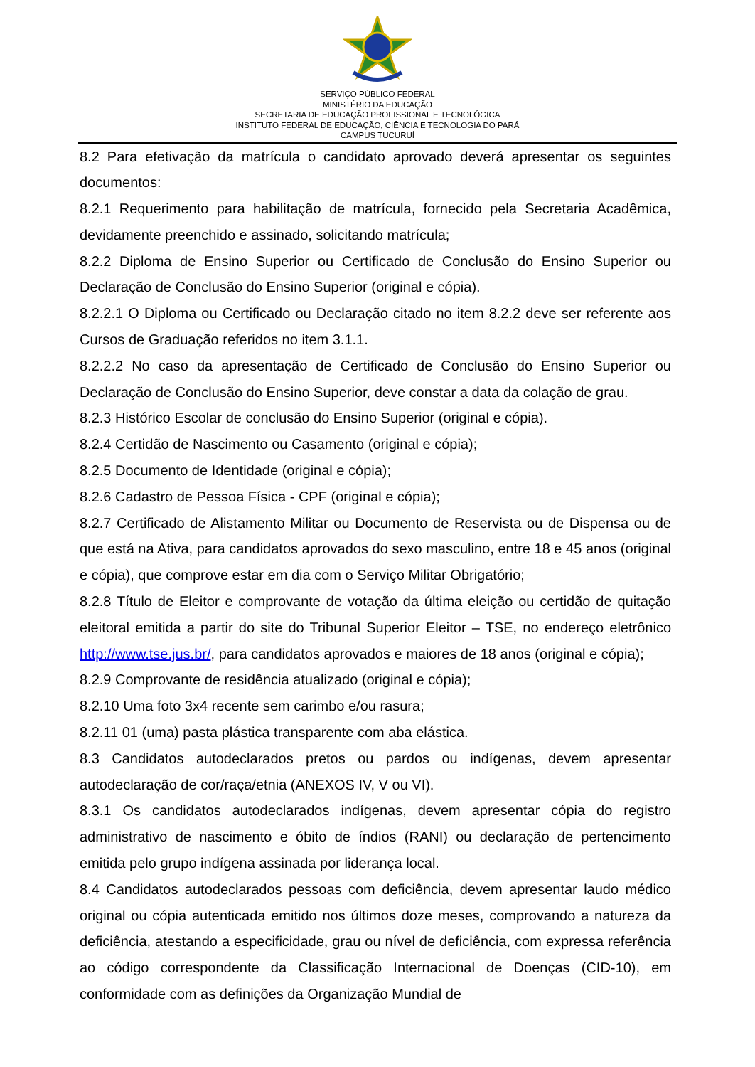SERVIÇO PÚBLICO FEDERAL
MINISTÉRIO DA EDUCAÇÃO
SECRETARIA DE EDUCAÇÃO PROFISSIONAL E TECNOLÓGICA
INSTITUTO FEDERAL DE EDUCAÇÃO, CIÊNCIA E TECNOLOGIA DO PARÁ
CAMPUS TUCURUÍ
8.2 Para efetivação da matrícula o candidato aprovado deverá apresentar os seguintes documentos:
8.2.1 Requerimento para habilitação de matrícula, fornecido pela Secretaria Acadêmica, devidamente preenchido e assinado, solicitando matrícula;
8.2.2 Diploma de Ensino Superior ou Certificado de Conclusão do Ensino Superior ou Declaração de Conclusão do Ensino Superior (original e cópia).
8.2.2.1 O Diploma ou Certificado ou Declaração citado no item 8.2.2 deve ser referente aos Cursos de Graduação referidos no item 3.1.1.
8.2.2.2 No caso da apresentação de Certificado de Conclusão do Ensino Superior ou Declaração de Conclusão do Ensino Superior, deve constar a data da colação de grau.
8.2.3 Histórico Escolar de conclusão do Ensino Superior (original e cópia).
8.2.4 Certidão de Nascimento ou Casamento (original e cópia);
8.2.5 Documento de Identidade (original e cópia);
8.2.6 Cadastro de Pessoa Física - CPF (original e cópia);
8.2.7 Certificado de Alistamento Militar ou Documento de Reservista ou de Dispensa ou de que está na Ativa, para candidatos aprovados do sexo masculino, entre 18 e 45 anos (original e cópia), que comprove estar em dia com o Serviço Militar Obrigatório;
8.2.8 Título de Eleitor e comprovante de votação da última eleição ou certidão de quitação eleitoral emitida a partir do site do Tribunal Superior Eleitor – TSE, no endereço eletrônico http://www.tse.jus.br/, para candidatos aprovados e maiores de 18 anos (original e cópia);
8.2.9 Comprovante de residência atualizado (original e cópia);
8.2.10 Uma foto 3x4 recente sem carimbo e/ou rasura;
8.2.11 01 (uma) pasta plástica transparente com aba elástica.
8.3 Candidatos autodeclarados pretos ou pardos ou indígenas, devem apresentar autodeclaração de cor/raça/etnia (ANEXOS IV, V ou VI).
8.3.1 Os candidatos autodeclarados indígenas, devem apresentar cópia do registro administrativo de nascimento e óbito de índios (RANI) ou declaração de pertencimento emitida pelo grupo indígena assinada por liderança local.
8.4 Candidatos autodeclarados pessoas com deficiência, devem apresentar laudo médico original ou cópia autenticada emitido nos últimos doze meses, comprovando a natureza da deficiência, atestando a especificidade, grau ou nível de deficiência, com expressa referência ao código correspondente da Classificação Internacional de Doenças (CID-10), em conformidade com as definições da Organização Mundial de